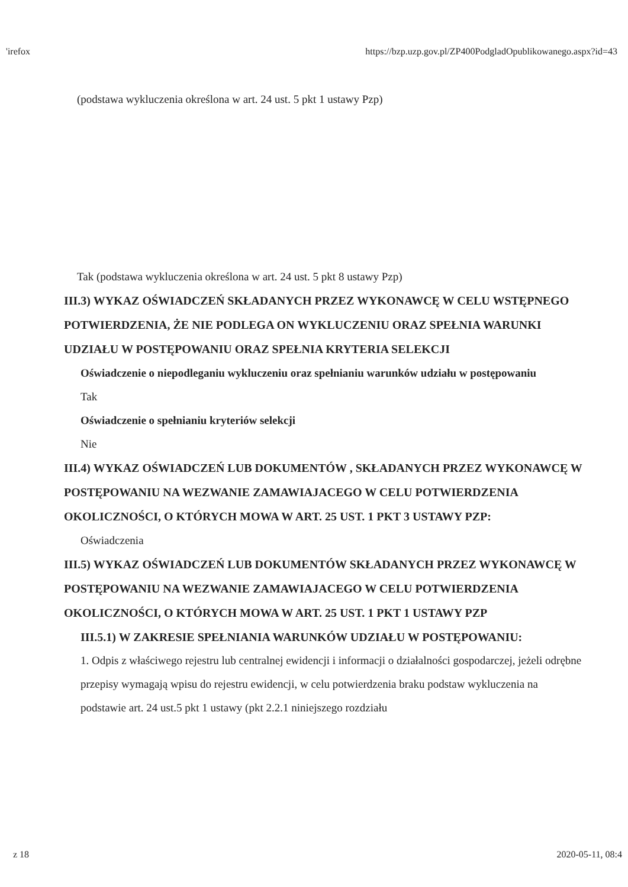'irefox https://bzp.uzp.gov.pl/ZP400PodgladOpublikowanego.aspx?id=43
(podstawa wykluczenia określona w art. 24 ust. 5 pkt 1 ustawy Pzp)
Tak (podstawa wykluczenia określona w art. 24 ust. 5 pkt 8 ustawy Pzp)
III.3) WYKAZ OŚWIADCZEŃ SKŁADANYCH PRZEZ WYKONAWCĘ W CELU WSTĘPNEGO POTWIERDZENIA, ŻE NIE PODLEGA ON WYKLUCZENIU ORAZ SPEŁNIA WARUNKI UDZIAŁU W POSTĘPOWANIU ORAZ SPEŁNIA KRYTERIA SELEKCJI
Oświadczenie o niepodleganiu wykluczeniu oraz spełnianiu warunków udziału w postępowaniu
Tak
Oświadczenie o spełnianiu kryteriów selekcji
Nie
III.4) WYKAZ OŚWIADCZEŃ LUB DOKUMENTÓW , SKŁADANYCH PRZEZ WYKONAWCĘ W POSTĘPOWANIU NA WEZWANIE ZAMAWIAJACEGO W CELU POTWIERDZENIA OKOLICZNOŚCI, O KTÓRYCH MOWA W ART. 25 UST. 1 PKT 3 USTAWY PZP:
Oświadczenia
III.5) WYKAZ OŚWIADCZEŃ LUB DOKUMENTÓW SKŁADANYCH PRZEZ WYKONAWCĘ W POSTĘPOWANIU NA WEZWANIE ZAMAWIAJACEGO W CELU POTWIERDZENIA OKOLICZNOŚCI, O KTÓRYCH MOWA W ART. 25 UST. 1 PKT 1 USTAWY PZP
III.5.1) W ZAKRESIE SPEŁNIANIA WARUNKÓW UDZIAŁU W POSTĘPOWANIU:
1. Odpis z właściwego rejestru lub centralnej ewidencji i informacji o działalności gospodarczej, jeżeli odrębne przepisy wymagają wpisu do rejestru ewidencji, w celu potwierdzenia braku podstaw wykluczenia na podstawie art. 24 ust.5 pkt 1 ustawy (pkt 2.2.1 niniejszego rozdziału
z 18 2020-05-11, 08:4